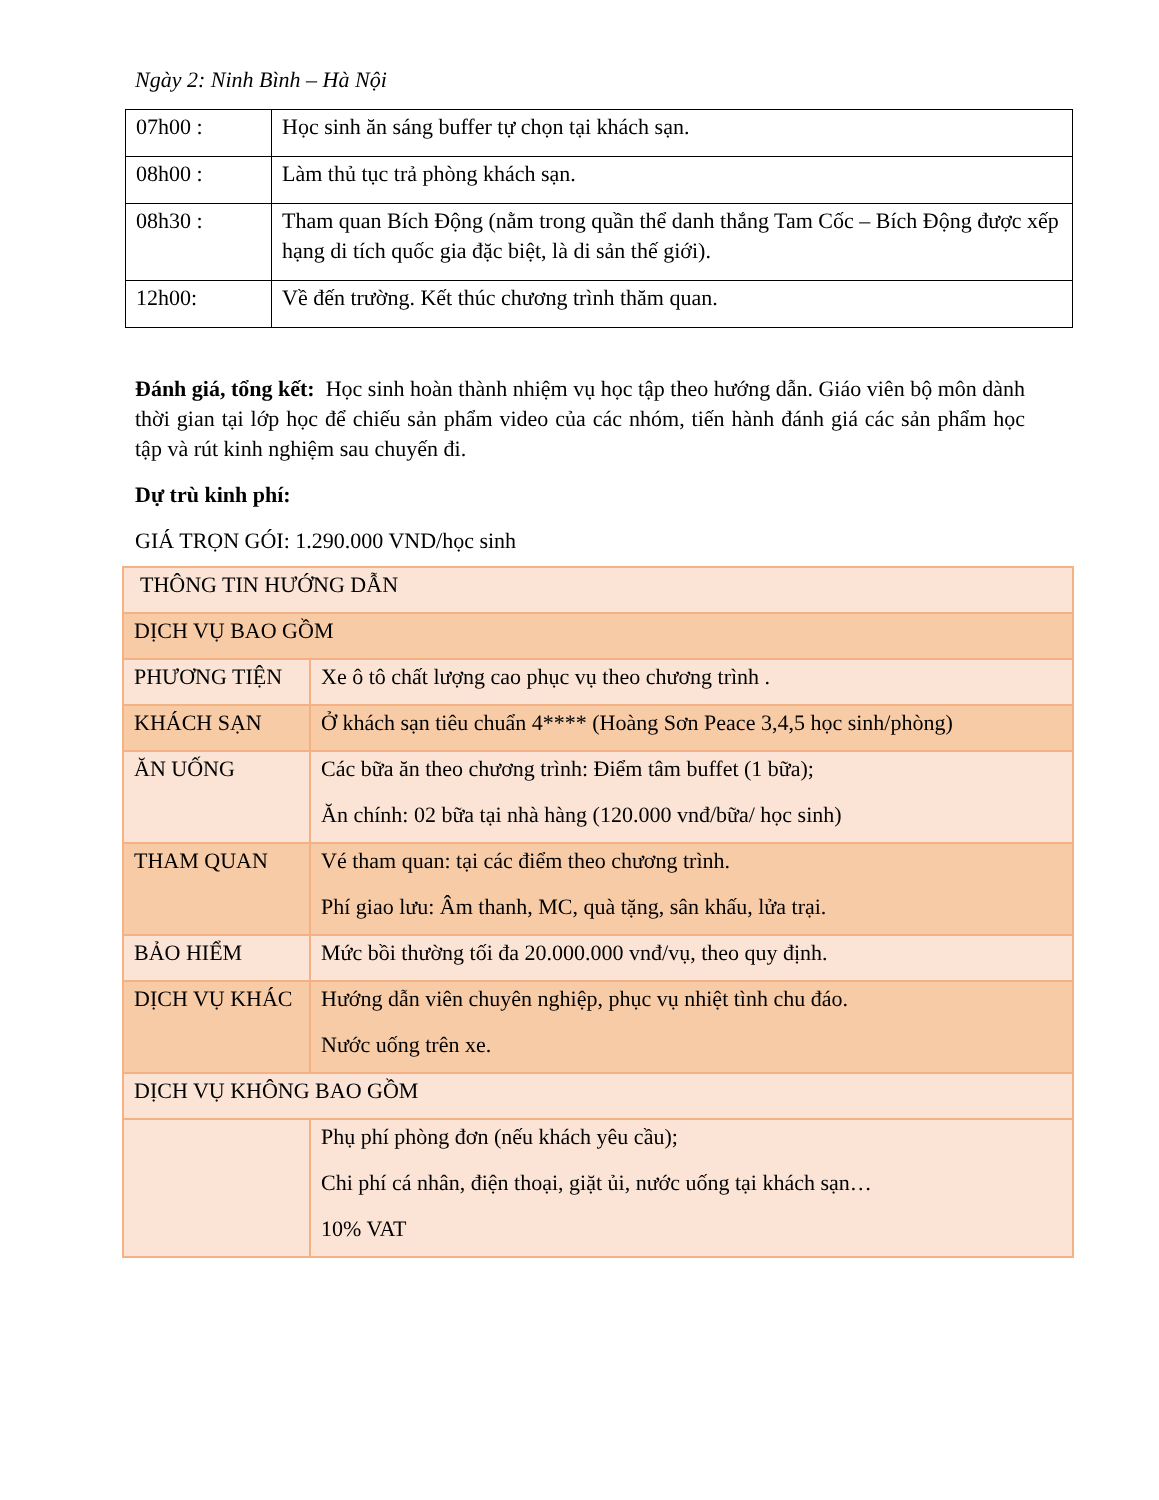Ngày 2: Ninh Bình – Hà Nội
| 07h00 : | Học sinh ăn sáng buffer tự chọn tại khách sạn. |
| 08h00 : | Làm thủ tục trả phòng khách sạn. |
| 08h30 : | Tham quan Bích Động (nằm trong quần thể danh thắng Tam Cốc – Bích Động được xếp hạng di tích quốc gia đặc biệt, là di sản thế giới). |
| 12h00: | Về đến trường. Kết thúc chương trình thăm quan. |
Đánh giá, tổng kết: Học sinh hoàn thành nhiệm vụ học tập theo hướng dẫn. Giáo viên bộ môn dành thời gian tại lớp học để chiếu sản phẩm video của các nhóm, tiến hành đánh giá các sản phẩm học tập và rút kinh nghiệm sau chuyến đi.
Dự trù kinh phí:
GIÁ TRỌN GÓI: 1.290.000 VND/học sinh
| THÔNG TIN HƯỚNG DẪN | |
| DỊCH VỤ BAO GỒM | |
| PHƯƠNG TIỆN | Xe ô tô chất lượng cao phục vụ theo chương trình . |
| KHÁCH SẠN | Ở khách sạn tiêu chuẩn 4**** (Hoàng Sơn Peace 3,4,5 học sinh/phòng) |
| ĂN UỐNG | Các bữa ăn theo chương trình: Điểm tâm buffet (1 bữa); Ăn chính: 02 bữa tại nhà hàng (120.000 vnđ/bữa/ học sinh) |
| THAM QUAN | Vé tham quan: tại các điểm theo chương trình. Phí giao lưu: Âm thanh, MC, quà tặng, sân khấu, lửa trại. |
| BẢO HIỂM | Mức bồi thường tối đa 20.000.000 vnđ/vụ, theo quy định. |
| DỊCH VỤ KHÁC | Hướng dẫn viên chuyên nghiệp, phục vụ nhiệt tình chu đáo. Nước uống trên xe. |
| DỊCH VỤ KHÔNG BAO GỒM | |
| | Phụ phí phòng đơn (nếu khách yêu cầu); Chi phí cá nhân, điện thoại, giặt ủi, nước uống tại khách sạn… 10% VAT |